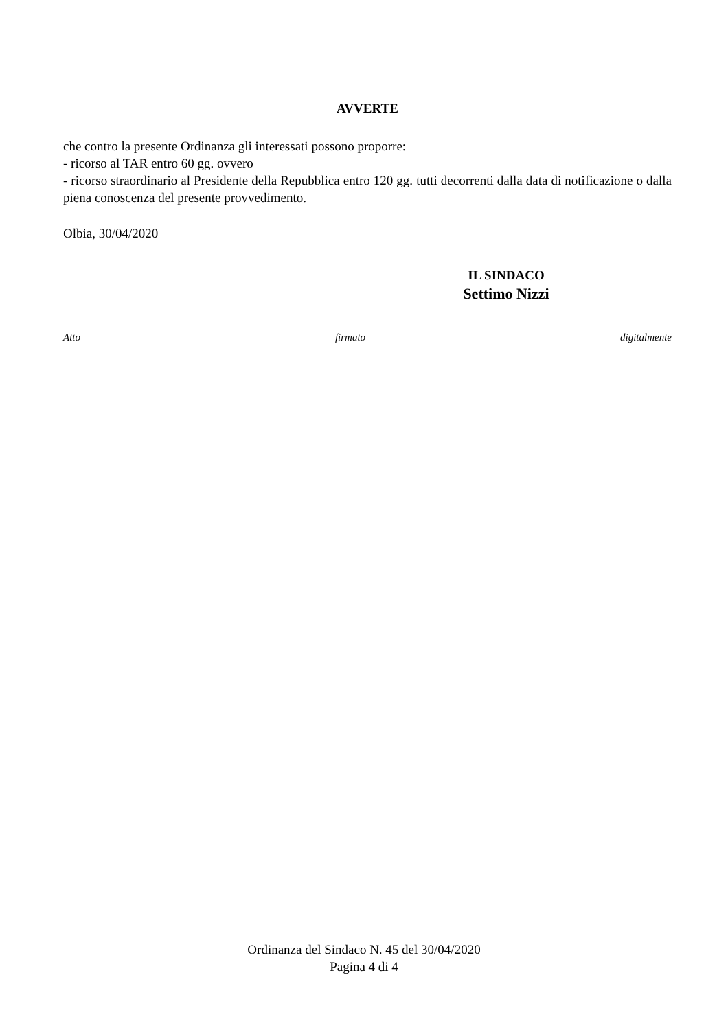AVVERTE
che contro la presente Ordinanza gli interessati possono proporre:
- ricorso al TAR entro 60 gg. ovvero
- ricorso straordinario al Presidente della Repubblica entro 120 gg. tutti decorrenti dalla data di notificazione o dalla piena conoscenza del presente provvedimento.
Olbia, 30/04/2020
IL SINDACO
Settimo Nizzi
Atto firmato digitalmente
Ordinanza del Sindaco N. 45 del 30/04/2020
Pagina 4 di 4